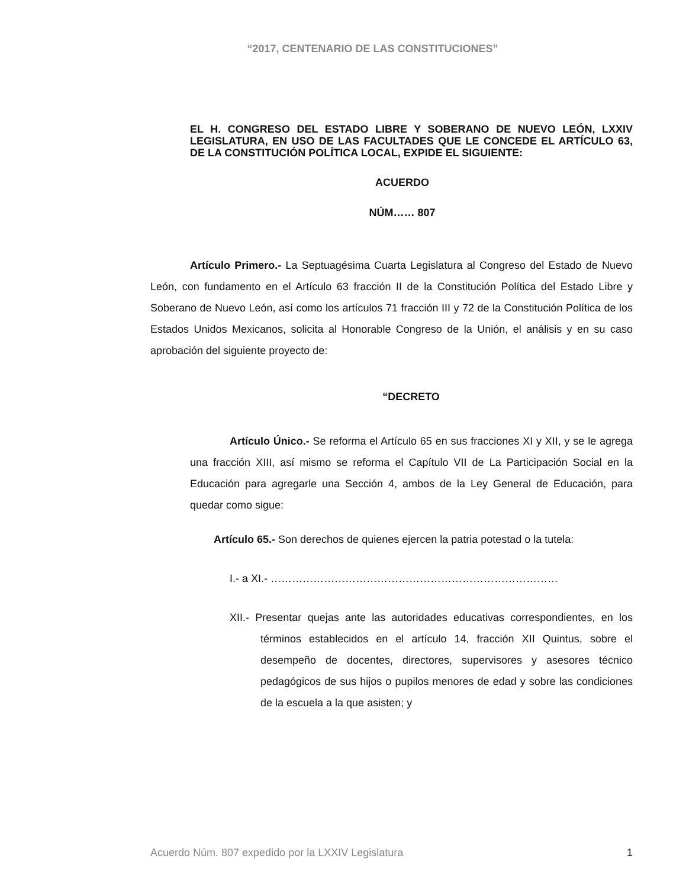“2017, CENTENARIO DE LAS CONSTITUCIONES”
EL H. CONGRESO DEL ESTADO LIBRE Y SOBERANO DE NUEVO LEÓN, LXXIV LEGISLATURA, EN USO DE LAS FACULTADES QUE LE CONCEDE EL ARTÍCULO 63, DE LA CONSTITUCIÓN POLÍTICA LOCAL, EXPIDE EL SIGUIENTE:
ACUERDO
NÚM…… 807
Artículo Primero.- La Septuagésima Cuarta Legislatura al Congreso del Estado de Nuevo León, con fundamento en el Artículo 63 fracción II de la Constitución Política del Estado Libre y Soberano de Nuevo León, así como los artículos 71 fracción III y 72 de la Constitución Política de los Estados Unidos Mexicanos, solicita al Honorable Congreso de la Unión, el análisis y en su caso aprobación del siguiente proyecto de:
“DECRETO
Artículo Único.- Se reforma el Artículo 65 en sus fracciones XI y XII, y se le agrega una fracción XIII, así mismo se reforma el Capítulo VII de La Participación Social en la Educación para agregarle una Sección 4, ambos de la Ley General de Educación, para quedar como sigue:
Artículo 65.- Son derechos de quienes ejercen la patria potestad o la tutela:
I.- a XI.- ………………………………………………………………………
XII.- Presentar quejas ante las autoridades educativas correspondientes, en los términos establecidos en el artículo 14, fracción XII Quintus, sobre el desempeño de docentes, directores, supervisores y asesores técnico pedagógicos de sus hijos o pupilos menores de edad y sobre las condiciones de la escuela a la que asisten; y
Acuerdo Núm. 807 expedido por la LXXIV Legislatura 1